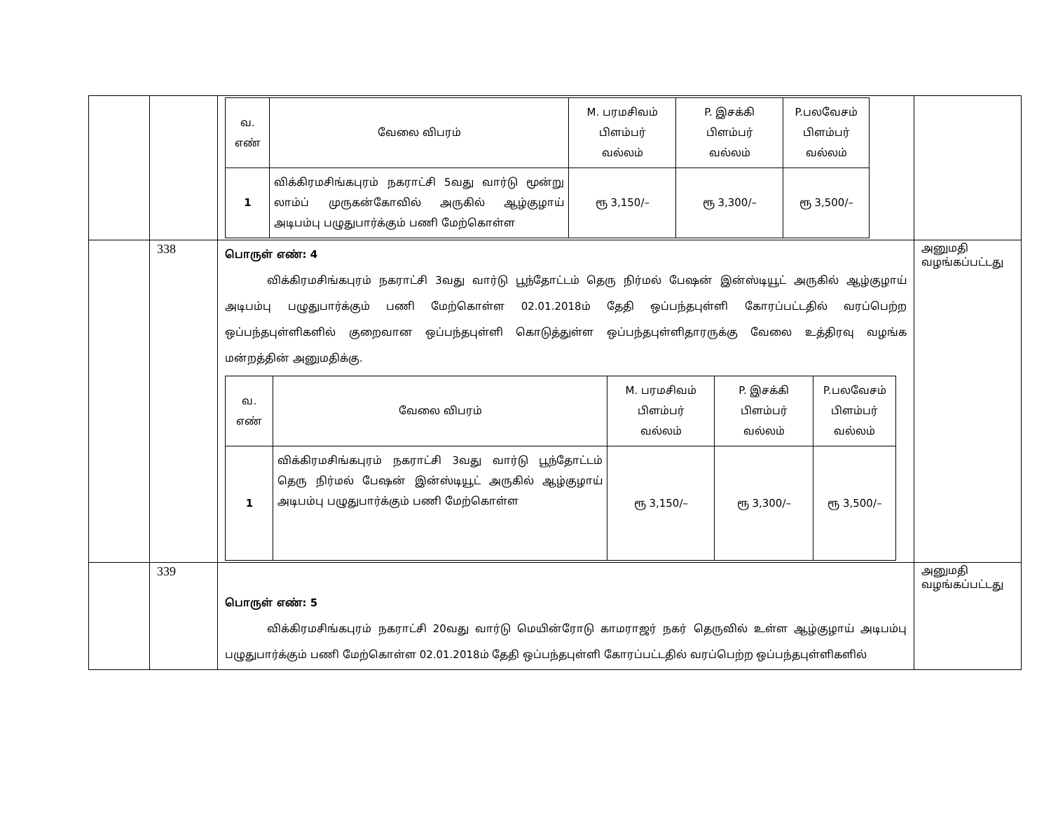| | | / வ. எண் / வேலை விபரம் / M. பரமசிவம் பிளம்பர் வல்லம் / P. இசக்கி பிளம்பர் வல்லம் / P.பலவேசம் பிளம்பர் வல்லம் / / 1 / விக்கிரமசிங்கபுரம் நகராட்சி 5வது வார்டு மூன்று லாம்ப் முருகன்கோவில் அருகில் ஆழ்குழாய் அடிபம்பு பழுதுபார்க்கும் பணி மேற்கொள்ள / ரூ 3,150/– / ரூ 3,300/– / ரூ 3,500/– / | |
| | 338 | பொருள் எண்: 4 விக்கிரமசிங்கபுரம் நகராட்சி 3வது வார்டு பூந்தோட்டம் தெரு நிர்மல் பேஷன் இன்ஸ்டியூட் அருகில் ஆழ்குழாய் அடிபம்பு பழுதுபார்க்கும் பணி மேற்கொள்ள 02.01.2018ம் தேதி ஒப்பந்தபுள்ளி கோரப்பட்டதில் வரப்பெற்ற ஒப்பந்தபுள்ளிகளில் குறைவான ஒப்பந்தபுள்ளி கொடுத்துள்ள ஒப்பந்தபுள்ளிதாரருக்கு வேலை உத்திரவு வழங்க மன்றத்தின் அனுமதிக்கு. / வ. எண் / வேலை விபரம் / M. பரமசிவம் பிளம்பர் வல்லம் / P. இசக்கி பிளம்பர் வல்லம் / P.பலவேசம் பிளம்பர் வல்லம் / / 1 / விக்கிரமசிங்கபுரம் நகராட்சி 3வது வார்டு பூந்தோட்டம் தெரு நிர்மல் பேஷன் இன்ஸ்டியூட் அருகில் ஆழ்குழாய் அடிபம்பு பழுதுபார்க்கும் பணி மேற்கொள்ள / ரூ 3,150/– / ரூ 3,300/– / ரூ 3,500/– / | அனுமதி வழங்கப்பட்டது |
| | 339 | பொருள் எண்: 5 விக்கிரமசிங்கபுரம் நகராட்சி 20வது வார்டு மெயின்ரோடு காமராஜர் நகர் தெருவில் உள்ள ஆழ்குழாய் அடிபம்பு பழுதுபார்க்கும் பணி மேற்கொள்ள 02.01.2018ம் தேதி ஒப்பந்தபுள்ளி கோரப்பட்டதில் வரப்பெற்ற ஒப்பந்தபுள்ளிகளில் | அனுமதி வழங்கப்பட்டது |